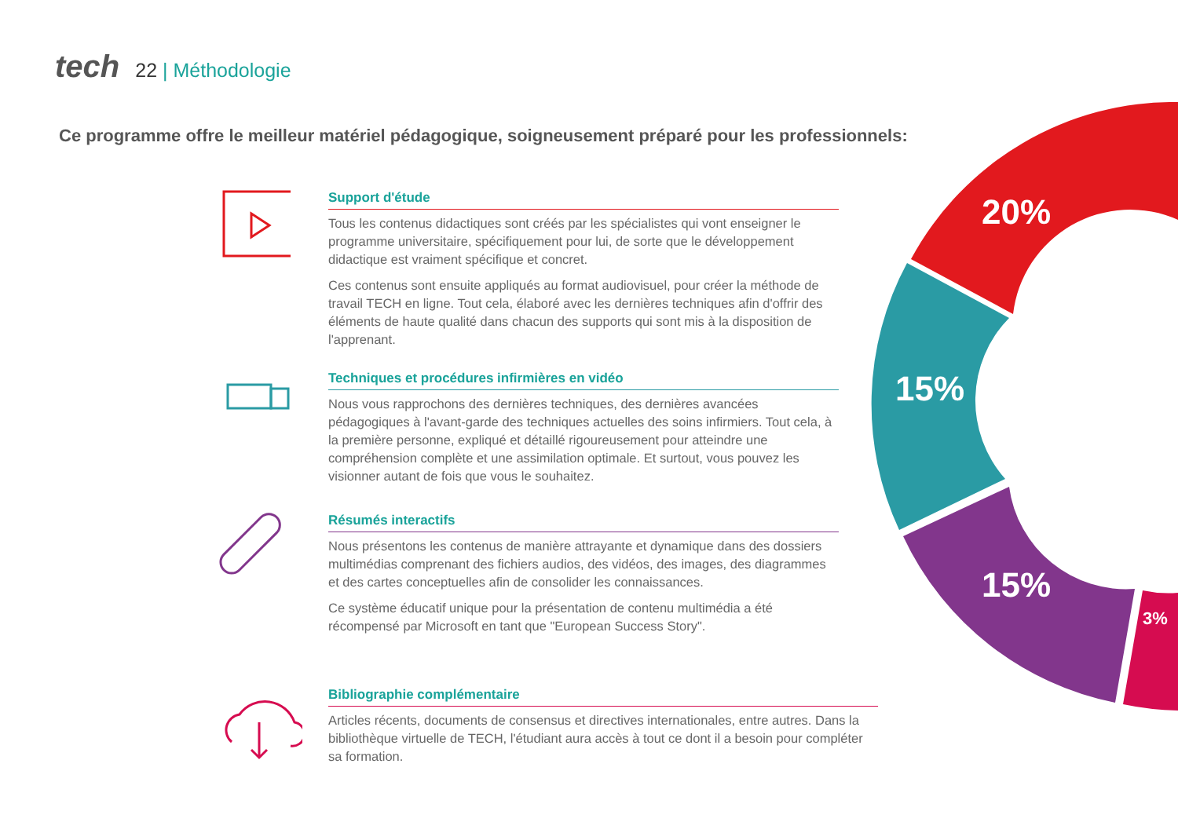tech
22 | Méthodologie
Ce programme offre le meilleur matériel pédagogique, soigneusement préparé pour les professionnels:
20%
15%
15%
3%
Support d'étude
Tous les contenus didactiques sont créés par les spécialistes qui vont enseigner le programme universitaire, spécifiquement pour lui, de sorte que le développement didactique est vraiment spécifique et concret.
Ces contenus sont ensuite appliqués au format audiovisuel, pour créer la méthode de travail TECH en ligne. Tout cela, élaboré avec les dernières techniques afin d'offrir des éléments de haute qualité dans chacun des supports qui sont mis à la disposition de l'apprenant.
Techniques et procédures infirmières en vidéo
Nous vous rapprochons des dernières techniques, des dernières avancées pédagogiques à l'avant-garde des techniques actuelles des soins infirmiers. Tout cela, à la première personne, expliqué et détaillé rigoureusement pour atteindre une compréhension complète et une assimilation optimale. Et surtout, vous pouvez les visionner autant de fois que vous le souhaitez.
Résumés interactifs
Nous présentons les contenus de manière attrayante et dynamique dans des dossiers multimédias comprenant des fichiers audios, des vidéos, des images, des diagrammes et des cartes conceptuelles afin de consolider les connaissances.
Ce système éducatif unique pour la présentation de contenu multimédia a été récompensé par Microsoft en tant que "European Success Story".
Bibliographie complémentaire
Articles récents, documents de consensus et directives internationales, entre autres. Dans la bibliothèque virtuelle de TECH, l'étudiant aura accès à tout ce dont il a besoin pour compléter sa formation.